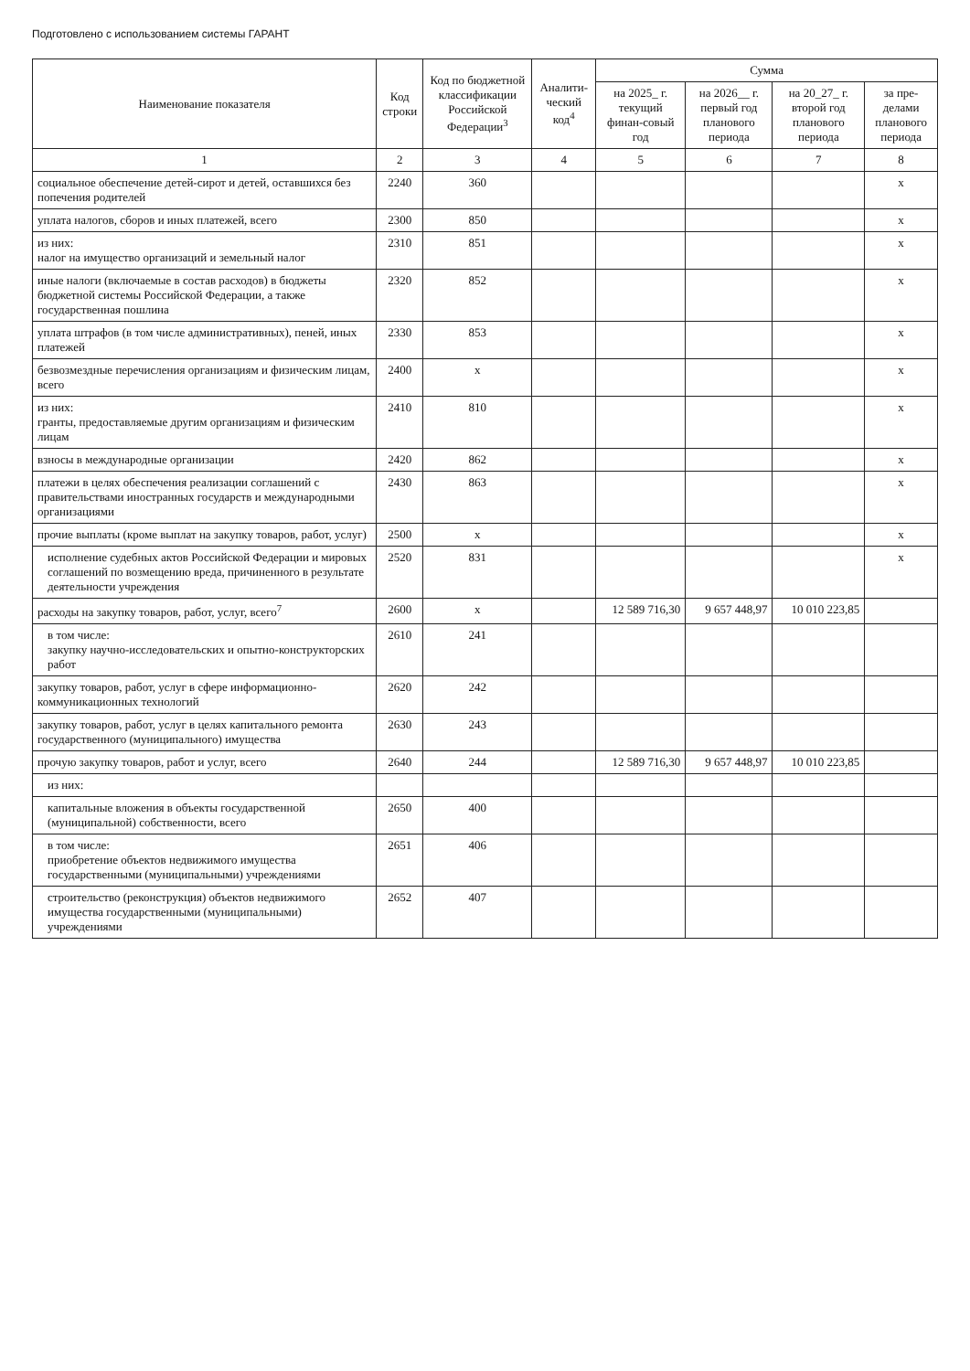Подготовлено с использованием системы ГАРАНТ
| Наименование показателя | Код строки | Код по бюджетной классификации Российской Федерации<sup>3</sup> | Аналити-ческий код<sup>4</sup> | Сумма | | | |
| --- | --- | --- | --- | --- | --- | --- | --- |
| | | | | на 2025_ г. текущий финан-совый год | на 2026__ г. первый год планового периода | на 20_27_ г. второй год планового периода | за пре-делами планового периода |
| 1 | 2 | 3 | 4 | 5 | 6 | 7 | 8 |
| социальное обеспечение детей-сирот и детей, оставшихся без попечения родителей | 2240 | 360 | | | | | x |
| уплата налогов, сборов и иных платежей, всего | 2300 | 850 | | | | | x |
| из них: налог на имущество организаций и земельный налог | 2310 | 851 | | | | | x |
| иные налоги (включаемые в состав расходов) в бюджеты бюджетной системы Российской Федерации, а также государственная пошлина | 2320 | 852 | | | | | x |
| уплата штрафов (в том числе административных), пеней, иных платежей | 2330 | 853 | | | | | x |
| безвозмездные перечисления организациям и физическим лицам, всего | 2400 | x | | | | | x |
| из них: гранты, предоставляемые другим организациям и физическим лицам | 2410 | 810 | | | | | x |
| взносы в международные организации | 2420 | 862 | | | | | x |
| платежи в целях обеспечения реализации соглашений с правительствами иностранных государств и международными организациями | 2430 | 863 | | | | | x |
| прочие выплаты (кроме выплат на закупку товаров, работ, услуг) | 2500 | x | | | | | x |
| исполнение судебных актов Российской Федерации и мировых соглашений по возмещению вреда, причиненного в результате деятельности учреждения | 2520 | 831 | | | | | x |
| расходы на закупку товаров, работ, услуг, всего<sup>7</sup> | 2600 | x | | 12 589 716,30 | 9 657 448,97 | 10 010 223,85 | |
| в том числе: закупку научно-исследовательских и опытно-конструкторских работ | 2610 | 241 | | | | | |
| закупку товаров, работ, услуг в сфере информационно-коммуникационных технологий | 2620 | 242 | | | | | |
| закупку товаров, работ, услуг в целях капитального ремонта государственного (муниципального) имущества | 2630 | 243 | | | | | |
| прочую закупку товаров, работ и услуг, всего | 2640 | 244 | | 12 589 716,30 | 9 657 448,97 | 10 010 223,85 | |
| из них: | | | | | | | |
| капитальные вложения в объекты государственной (муниципальной) собственности, всего | 2650 | 400 | | | | | |
| в том числе: приобретение объектов недвижимого имущества государственными (муниципальными) учреждениями | 2651 | 406 | | | | | |
| строительство (реконструкция) объектов недвижимого имущества государственными (муниципальными) учреждениями | 2652 | 407 | | | | | |